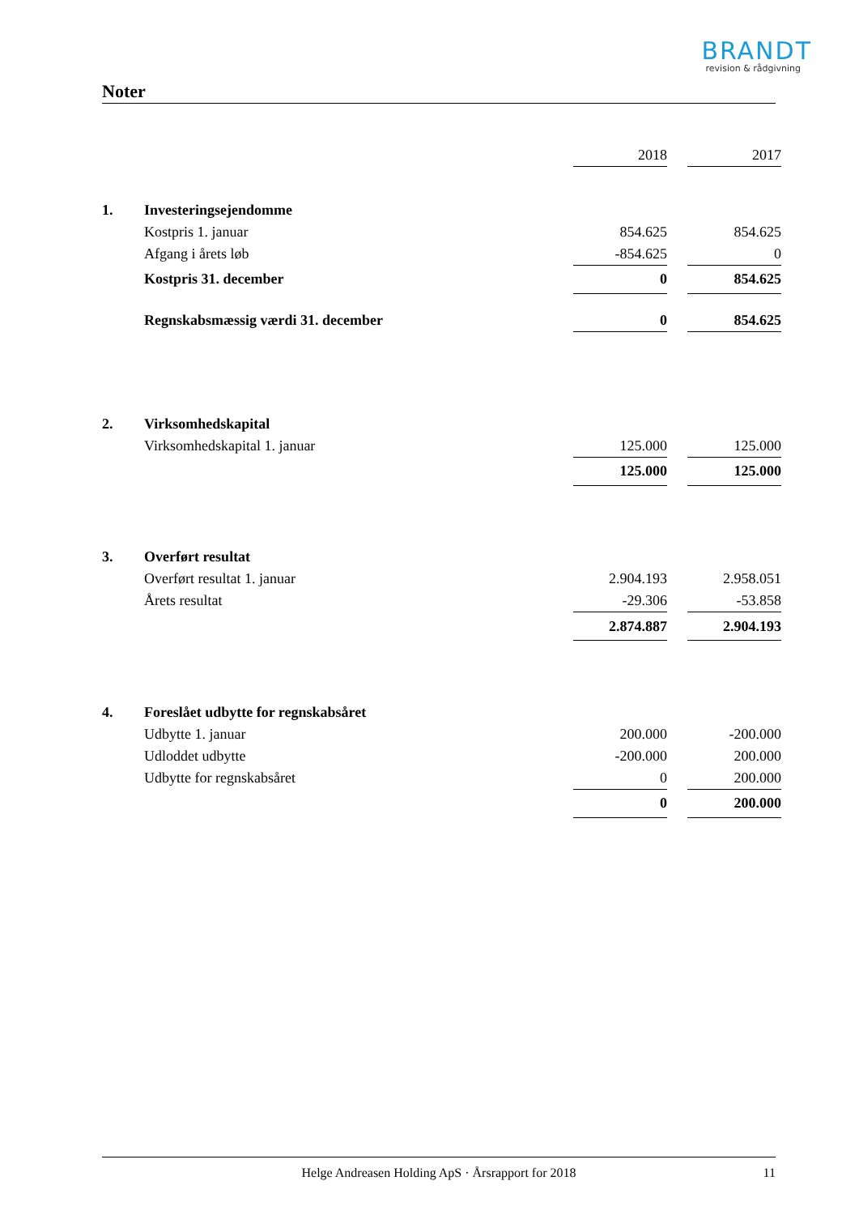BRANDT
revision & rådgivning
Noter
| | | 2018 | | 2017 |
| 1. | Investeringsejendomme | | | |
| | Kostpris 1. januar | 854.625 | | 854.625 |
| | Afgang i årets løb | -854.625 | | 0 |
| | Kostpris 31. december | 0 | | 854.625 |
| | Regnskabsmæssig værdi 31. december | 0 | | 854.625 |
| 2. | Virksomhedskapital | | | |
| | Virksomhedskapital 1. januar | 125.000 | | 125.000 |
| | | 125.000 | | 125.000 |
| 3. | Overført resultat | | | |
| | Overført resultat 1. januar | 2.904.193 | | 2.958.051 |
| | Årets resultat | -29.306 | | -53.858 |
| | | 2.874.887 | | 2.904.193 |
| 4. | Foreslået udbytte for regnskabsåret | | | |
| | Udbytte 1. januar | 200.000 | | -200.000 |
| | Udloddet udbytte | -200.000 | | 200.000 |
| | Udbytte for regnskabsåret | 0 | | 200.000 |
| | | 0 | | 200.000 |
Helge Andreasen Holding ApS · Årsrapport for 2018 11